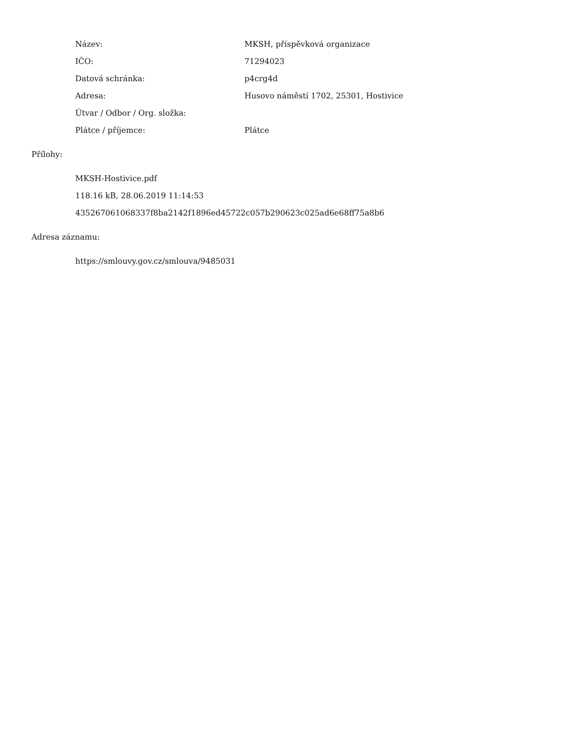| Název: | MKSH, příspěvková organizace |
| IČO: | 71294023 |
| Datová schránka: | p4crg4d |
| Adresa: | Husovo náměstí 1702, 25301, Hostivice |
| Útvar / Odbor / Org. složka: | |
| Plátce / příjemce: | Plátce |
Přílohy:
MKSH-Hostivice.pdf
118.16 kB, 28.06.2019 11:14:53
435267061068337f8ba2142f1896ed45722c057b290623c025ad6e68ff75a8b6
Adresa záznamu:
https://smlouvy.gov.cz/smlouva/9485031